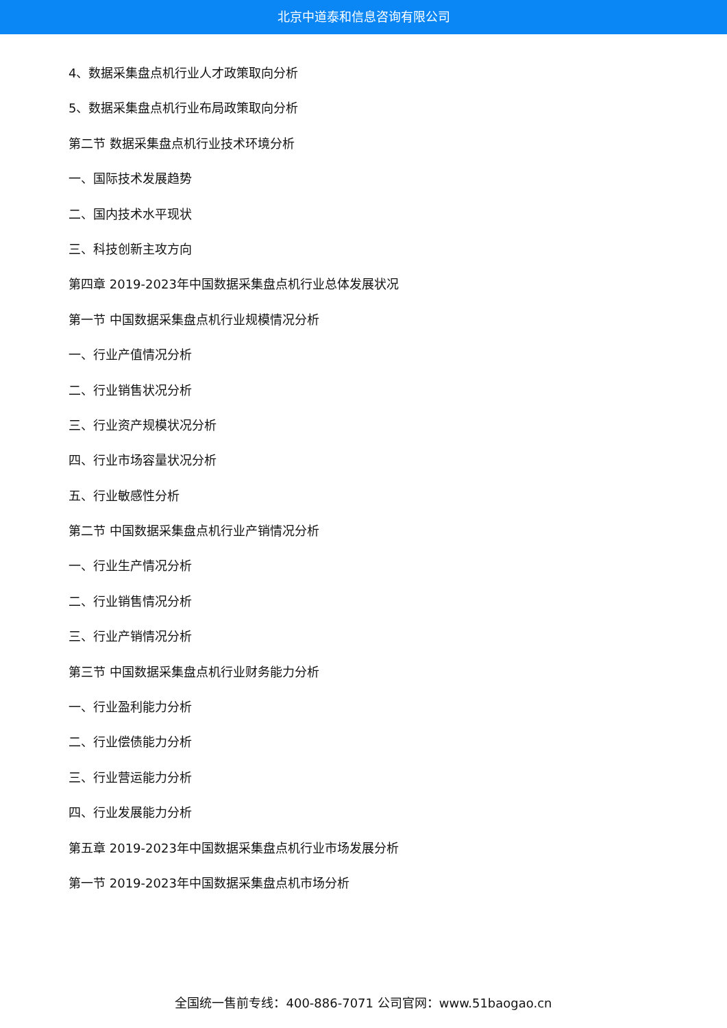北京中道泰和信息咨询有限公司
4、数据采集盘点机行业人才政策取向分析
5、数据采集盘点机行业布局政策取向分析
第二节 数据采集盘点机行业技术环境分析
一、国际技术发展趋势
二、国内技术水平现状
三、科技创新主攻方向
第四章 2019-2023年中国数据采集盘点机行业总体发展状况
第一节 中国数据采集盘点机行业规模情况分析
一、行业产值情况分析
二、行业销售状况分析
三、行业资产规模状况分析
四、行业市场容量状况分析
五、行业敏感性分析
第二节 中国数据采集盘点机行业产销情况分析
一、行业生产情况分析
二、行业销售情况分析
三、行业产销情况分析
第三节 中国数据采集盘点机行业财务能力分析
一、行业盈利能力分析
二、行业偿债能力分析
三、行业营运能力分析
四、行业发展能力分析
第五章 2019-2023年中国数据采集盘点机行业市场发展分析
第一节 2019-2023年中国数据采集盘点机市场分析
全国统一售前专线：400-886-7071 公司官网：www.51baogao.cn